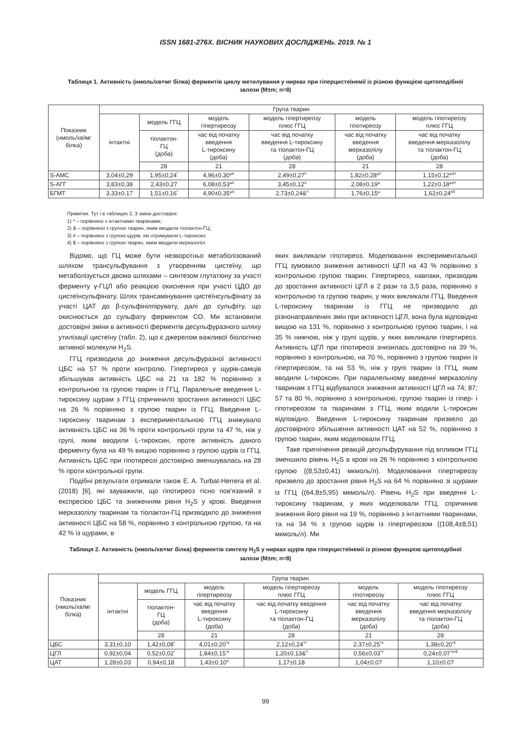ISSN 1681-276X. ВІСНИК НАУКОВИХ ДОСЛІДЖЕНЬ. 2019. № 1
Таблиця 1. Активність (нмоль/хв×мг білка) ферментів циклу метилування у нирках при гіперцистеїнемії із різною функцією щитоподібної залози (M±m; n=8)
| Показник (нмоль/хв/мг білка) | Група тварин | | | | | |
| --- | --- | --- | --- | --- | --- | --- |
| | інтактні | модель ГГЦ | модель гіпертиреозу | модель гіпертиреозу плюс ГГЦ | модель гіпотиреозу | модель гіпотиреозу плюс ГГЦ |
| | | тіолактон- ГЦ (доба) | час від початку введення L-тироксину (доба) | час від початку введення L-тироксину та тіолактон-ГЦ (доба) | час від початку введення мерказолілу (доба) | час від початку введення мерказолілу та тіолактон-ГЦ (доба) |
| | | 28 | 21 | 28 | 21 | 28 |
| S-AMC | 3,04±0,29 | 1,95±0,24<sup>*</sup> | 4,96±0,30*<sup>&</sup> | 2,49±0,27<sup>#</sup> | 1,82±0,28*<sup>#</sup> | 1,15±0,12*<sup>&#</sup> |
| S-АГГ | 3,83±0,38 | 2,43±0,27 | 6,08±0,53*<sup>&</sup> | 3,45±0,12<sup>&</sup> | 2,08±0,19* | 1,22±0,18*<sup>&#</sup> |
| БГМТ | 3,33±0,17 | 1,51±0,16<sup>*</sup> | 4,90±0,35*<sup>&</sup> | 2,73±0,24&<sup>#</sup> | 1,76±0,15* | 1,62±0,24<sup>&$</sup> |
Примітки. Тут і в таблицях 2, 3 зміни достовірні:
1) * – порівняно з інтактними тваринами;
2) & – порівняно з групою тварин, яким вводили тіолактон-ГЦ;
3) # – порівняно з групою щурів, які отримували L-тироксин;
4) $ – порівняно з групою тварин, яким вводили мерказоліл.
Відомо, що ГЦ може бути незворотньо метаболізований шляхом трансульфування з утворенням цистеїну, що метаболізується двома шляхами – синтезом глутатіону за участі ферменту γ-ГЦЛ або реакцією окиснення при участі ЦДО до цистеїнсульфінату. Шлях трансамінування цистеїнсульфінату за участі ЦАТ до β-сульфінілпірувату, далі до сульфіту, що окиснюється до сульфату ферментом СО. Ми встановили достовірні зміни в активності ферментів десульфуразного шляху утилізації цистеїну (табл. 2), що є джерелом важливої біологічно активної молекули H<sub>2</sub>S.
ГГЦ призводила до зниження десульфуразної активності ЦБС на 57 % проти контролю. Гіпертиреоз у щурів-самців збільшував активність ЦБС на 21 та 182 % порівняно з контрольною та групою тварин із ГГЦ. Паралельне введення L-тироксину щурам з ГГЦ спричинило зростання активності ЦБС на 26 % порівняно з групою тварин із ГГЦ. Введення L-тироксину тваринам з експериментальною ГГЦ знижувало активність ЦБС на 36 % проти контрольної групи та 47 %, ніж у групі, яким вводили L-тироксин, проте активність даного ферменту була на 49 % вищою порівняно з групою щурів із ГГЦ. Активність ЦБС при гіпотиреозі достовірно зменшувалась на 28 % проти контрольної групи.
Подібні результати отримали також E. A. Turbat-Herrera et al. (2018) [6], які зауважили, що гіпотиреоз тісно пов'язаний з експресією ЦБС та зниженням рівня H<sub>2</sub>S у крові. Введення мерказолілу тваринам та тіолактон-ГЦ призводило до зниження активності ЦБС на 58 %, порівняно з контрольною групою, та на 42 % із щурами, в
яких викликали гіпотиреоз. Моделювання експериментальної ГГЦ зумовило зниження активності ЦГЛ на 43 % порівняно з контрольною групою тварин. Гіпертиреоз, навпаки, призводив до зростання активності ЦГЛ в 2 рази та 3,5 раза, порівняно з контрольною та групою тварин, у яких викликали ГГЦ. Введення L-тироксину тваринам із ГГЦ не призводило до різнонаправлених змін при активності ЦГЛ, вона була відповідно вищою на 131 %, порівняно з контрольною групою тварин, і на 35 % нижчою, ніж у групі щурів, у яких викликали гіпертиреоз. Активність ЦГЛ при гіпотиреозі знизилась достовірно на 39 %, порівняно з контрольною, на 70 %, порівняно з групою тварин із гіпертиреозом, та на 53 %, ніж у групі тварин із ГГЦ, яким вводили L-тироксин. При паралельному введенні мерказолілу тваринам з ГГЦ відбувалося зниження активності ЦГЛ на 74; 87; 57 та 80 %, порівняно з контрольною, групою тварин із гіпер- і гіпотиреозом та тваринами з ГГЦ, яким водили L-тироксин відповідно. Введення L-тироксину тваринам призвело до достовірного збільшення активності ЦАТ на 52 %, порівняно з групою тварин, яким моделювали ГГЦ.
Таке пригнічення реакцій десульфурування під впливом ГГЦ зменшило рівень H<sub>2</sub>S в крові на 26 % порівняно з контрольною групою ((8,53±0,41) мкмоль/л). Моделювання гіпертиреозу призвело до зростання рівня H<sub>2</sub>S на 64 % порівняно зі щурами із ГГЦ ((64,8±5,95) мкмоль/л). Рівень H<sub>2</sub>S при введенні L-тироксину тваринам, у яких моделювали ГГЦ, спричинив зниження його рівня на 19 %, порівняно з інтактними тваринами, та на 34 % з групою щурів із гіпертиреозом ((108,4±8,51) мкмоль/л). Ми
Таблиця 2. Активність (нмоль/хв×мг білка) ферментів синтезу H<sub>2</sub>S у нирках щурів при гіперцистеїнемії із різною функцією щитоподібної залози (M±m; n=8)
| Показник (нмоль/хв/мг білка) | Група тварин | | | | | |
| --- | --- | --- | --- | --- | --- | --- |
| | інтактні | модель ГГЦ | модель гіпертиреозу | модель гіпертиреозу плюс ГГЦ | модель гіпотиреозу | модель гіпотиреозу плюс ГГЦ |
| | | тіолактон- ГЦ (доба) | час від початку введення L-тироксину (доба) | час від початку введення L-тироксину та тіолактон-ГЦ (доба) | час від початку введення мерказолілу (доба) | час від початку введення мерказолілу та тіолактон-ГЦ (доба) |
| | | 28 | 21 | 28 | 21 | 28 |
| ЦБС | 3,31±0,10 | 1,42±0,08<sup>*</sup> | 4,01±0,20<sup>*&</sup> | 2,12±0,24<sup>*#</sup> | 2,37±0,25<sup>*&</sup> | 1,38±0,20<sup>*$</sup> |
| ЦГЛ | 0,92±0,04 | 0,52±0,02<sup>*</sup> | 1,84±0,15<sup>*&</sup> | 1,20±0,13&<sup>#</sup> | 0,56±0,03<sup>*#</sup> | 0,24±0,07<sup>*&#$</sup> |
| ЦАТ | 1,28±0,03 | 0,94±0,18 | 1,43±0,10<sup>&</sup> | 1,17±0,18 | 1,04±0,07 | 1,10±0,07 |
99